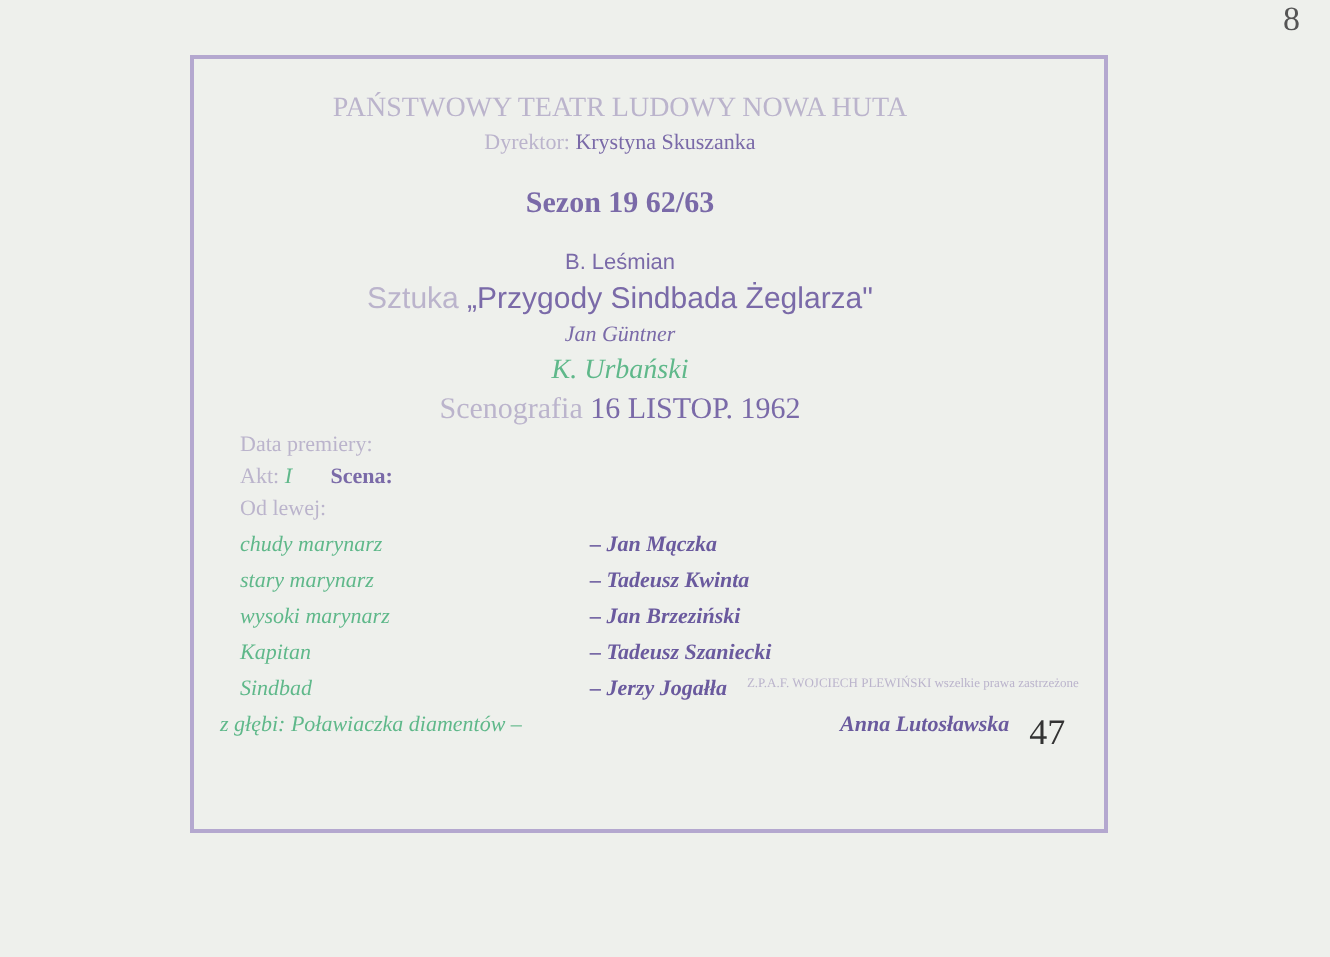8
PAŃSTWOWY TEATR LUDOWY NOWA HUTA
Dyrektor: Krystyna Skuszanka
Sezon 19 62/63
B. Leśmian
Sztuka „Przygody Sindbada Żeglarza"
Jan Güntner
K. Urbański
Scenografia 16 LISTOP. 1962
Data premiery:
Akt: I Scena:
Od lewej:
chudy marynarz – Jan Mączka
stary marynarz – Tadeusz Kwinta
wysoki marynarz – Jan Brzeziński
Kapitan – Tadeusz Szaniecki
Sindbad – Jerzy Jogałła Z.P.A.F. WOJCIECH PLEWIŃSKI wszelkie prawa zastrzeżone
z głębi: Poławiaczka diamentów – Anna Lutosławska 47